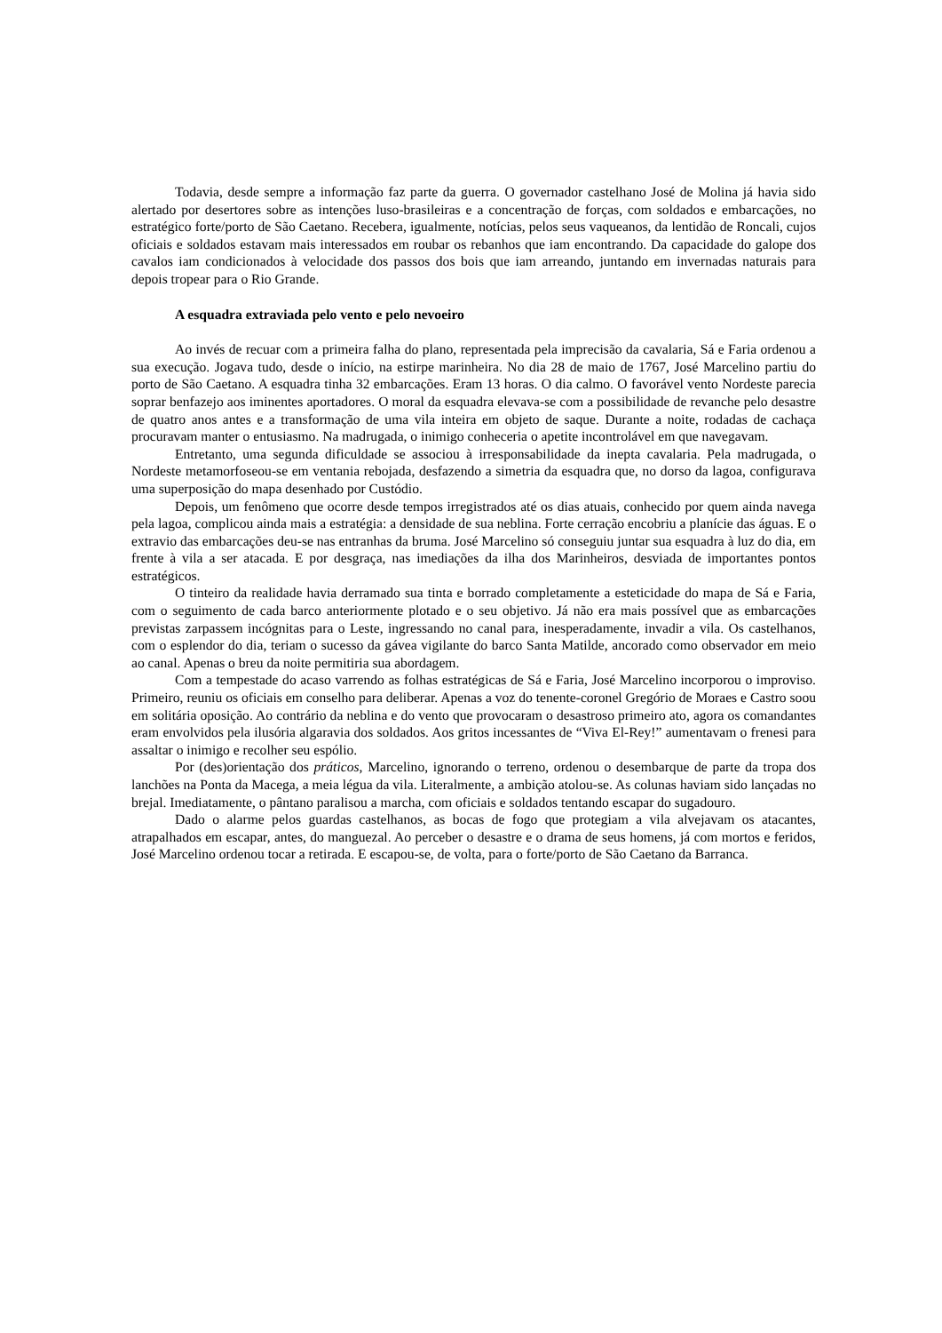Todavia, desde sempre a informação faz parte da guerra. O governador castelhano José de Molina já havia sido alertado por desertores sobre as intenções luso-brasileiras e a concentração de forças, com soldados e embarcações, no estratégico forte/porto de São Caetano. Recebera, igualmente, notícias, pelos seus vaqueanos, da lentidão de Roncali, cujos oficiais e soldados estavam mais interessados em roubar os rebanhos que iam encontrando. Da capacidade do galope dos cavalos iam condicionados à velocidade dos passos dos bois que iam arreando, juntando em invernadas naturais para depois tropear para o Rio Grande.
A esquadra extraviada pelo vento e pelo nevoeiro
Ao invés de recuar com a primeira falha do plano, representada pela imprecisão da cavalaria, Sá e Faria ordenou a sua execução. Jogava tudo, desde o início, na estirpe marinheira. No dia 28 de maio de 1767, José Marcelino partiu do porto de São Caetano. A esquadra tinha 32 embarcações. Eram 13 horas. O dia calmo. O favorável vento Nordeste parecia soprar benfazejo aos iminentes aportadores. O moral da esquadra elevava-se com a possibilidade de revanche pelo desastre de quatro anos antes e a transformação de uma vila inteira em objeto de saque. Durante a noite, rodadas de cachaça procuravam manter o entusiasmo. Na madrugada, o inimigo conheceria o apetite incontrolável em que navegavam.
Entretanto, uma segunda dificuldade se associou à irresponsabilidade da inepta cavalaria. Pela madrugada, o Nordeste metamorfoseou-se em ventania rebojada, desfazendo a simetria da esquadra que, no dorso da lagoa, configurava uma superposição do mapa desenhado por Custódio.
Depois, um fenômeno que ocorre desde tempos irregistrados até os dias atuais, conhecido por quem ainda navega pela lagoa, complicou ainda mais a estratégia: a densidade de sua neblina. Forte cerração encobriu a planície das águas. E o extravio das embarcações deu-se nas entranhas da bruma. José Marcelino só conseguiu juntar sua esquadra à luz do dia, em frente à vila a ser atacada. E por desgraça, nas imediações da ilha dos Marinheiros, desviada de importantes pontos estratégicos.
O tinteiro da realidade havia derramado sua tinta e borrado completamente a esteticidade do mapa de Sá e Faria, com o seguimento de cada barco anteriormente plotado e o seu objetivo. Já não era mais possível que as embarcações previstas zarpassem incógnitas para o Leste, ingressando no canal para, inesperadamente, invadir a vila. Os castelhanos, com o esplendor do dia, teriam o sucesso da gávea vigilante do barco Santa Matilde, ancorado como observador em meio ao canal. Apenas o breu da noite permitiria sua abordagem.
Com a tempestade do acaso varrendo as folhas estratégicas de Sá e Faria, José Marcelino incorporou o improviso. Primeiro, reuniu os oficiais em conselho para deliberar. Apenas a voz do tenente-coronel Gregório de Moraes e Castro soou em solitária oposição. Ao contrário da neblina e do vento que provocaram o desastroso primeiro ato, agora os comandantes eram envolvidos pela ilusória algaravia dos soldados. Aos gritos incessantes de “Viva El-Rey!” aumentavam o frenesi para assaltar o inimigo e recolher seu espólio.
Por (des)orientação dos práticos, Marcelino, ignorando o terreno, ordenou o desembarque de parte da tropa dos lanchões na Ponta da Macega, a meia légua da vila. Literalmente, a ambição atolou-se. As colunas haviam sido lançadas no brejal. Imediatamente, o pântano paralisou a marcha, com oficiais e soldados tentando escapar do sugadouro.
Dado o alarme pelos guardas castelhanos, as bocas de fogo que protegiam a vila alvejavam os atacantes, atrapalhados em escapar, antes, do manguezal. Ao perceber o desastre e o drama de seus homens, já com mortos e feridos, José Marcelino ordenou tocar a retirada. E escapou-se, de volta, para o forte/porto de São Caetano da Barranca.